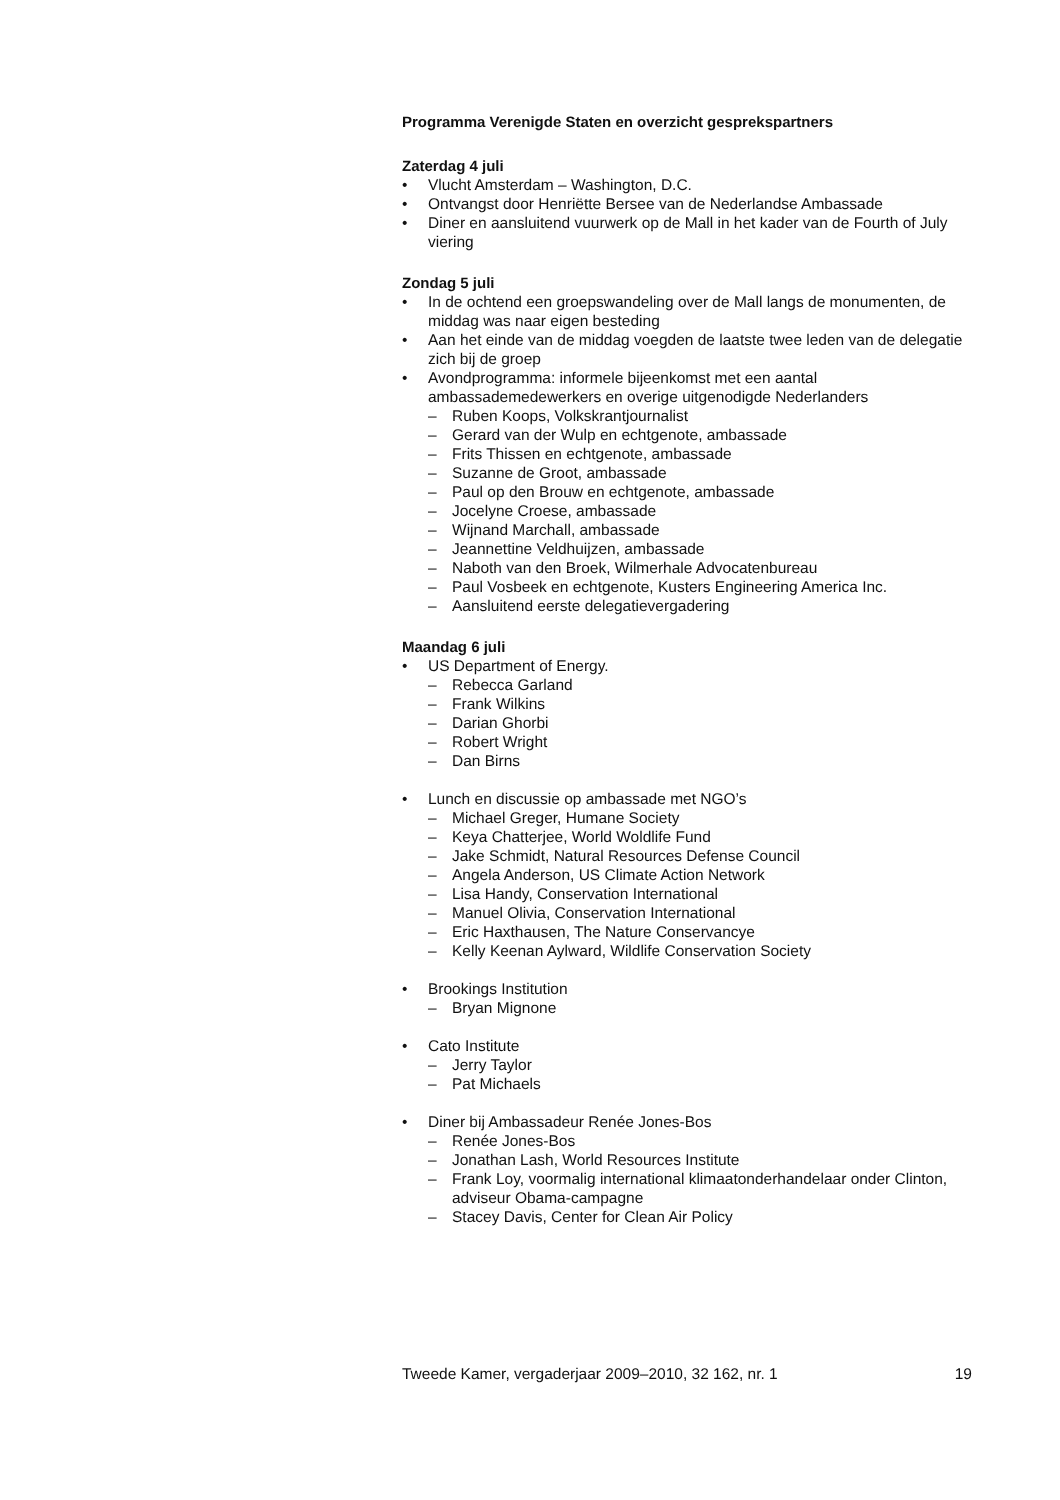Programma Verenigde Staten en overzicht gesprekspartners
Zaterdag 4 juli
• Vlucht Amsterdam – Washington, D.C.
• Ontvangst door Henriëtte Bersee van de Nederlandse Ambassade
• Diner en aansluitend vuurwerk op de Mall in het kader van de Fourth of July viering
Zondag 5 juli
• In de ochtend een groepswandeling over de Mall langs de monumenten, de middag was naar eigen besteding
• Aan het einde van de middag voegden de laatste twee leden van de delegatie zich bij de groep
• Avondprogramma: informele bijeenkomst met een aantal ambassademedewerkers en overige uitgenodigde Nederlanders
– Ruben Koops, Volkskrantjournalist
– Gerard van der Wulp en echtgenote, ambassade
– Frits Thissen en echtgenote, ambassade
– Suzanne de Groot, ambassade
– Paul op den Brouw en echtgenote, ambassade
– Jocelyne Croese, ambassade
– Wijnand Marchall, ambassade
– Jeannettine Veldhuijzen, ambassade
– Naboth van den Broek, Wilmerhale Advocatenbureau
– Paul Vosbeek en echtgenote, Kusters Engineering America Inc.
– Aansluitend eerste delegatievergadering
Maandag 6 juli
• US Department of Energy.
– Rebecca Garland
– Frank Wilkins
– Darian Ghorbi
– Robert Wright
– Dan Birns
• Lunch en discussie op ambassade met NGO’s
– Michael Greger, Humane Society
– Keya Chatterjee, World Woldlife Fund
– Jake Schmidt, Natural Resources Defense Council
– Angela Anderson, US Climate Action Network
– Lisa Handy, Conservation International
– Manuel Olivia, Conservation International
– Eric Haxthausen, The Nature Conservancye
– Kelly Keenan Aylward, Wildlife Conservation Society
• Brookings Institution
– Bryan Mignone
• Cato Institute
– Jerry Taylor
– Pat Michaels
• Diner bij Ambassadeur Renée Jones-Bos
– Renée Jones-Bos
– Jonathan Lash, World Resources Institute
– Frank Loy, voormalig international klimaatonderhandelaar onder Clinton, adviseur Obama-campagne
– Stacey Davis, Center for Clean Air Policy
Tweede Kamer, vergaderjaar 2009–2010, 32 162, nr. 1 19